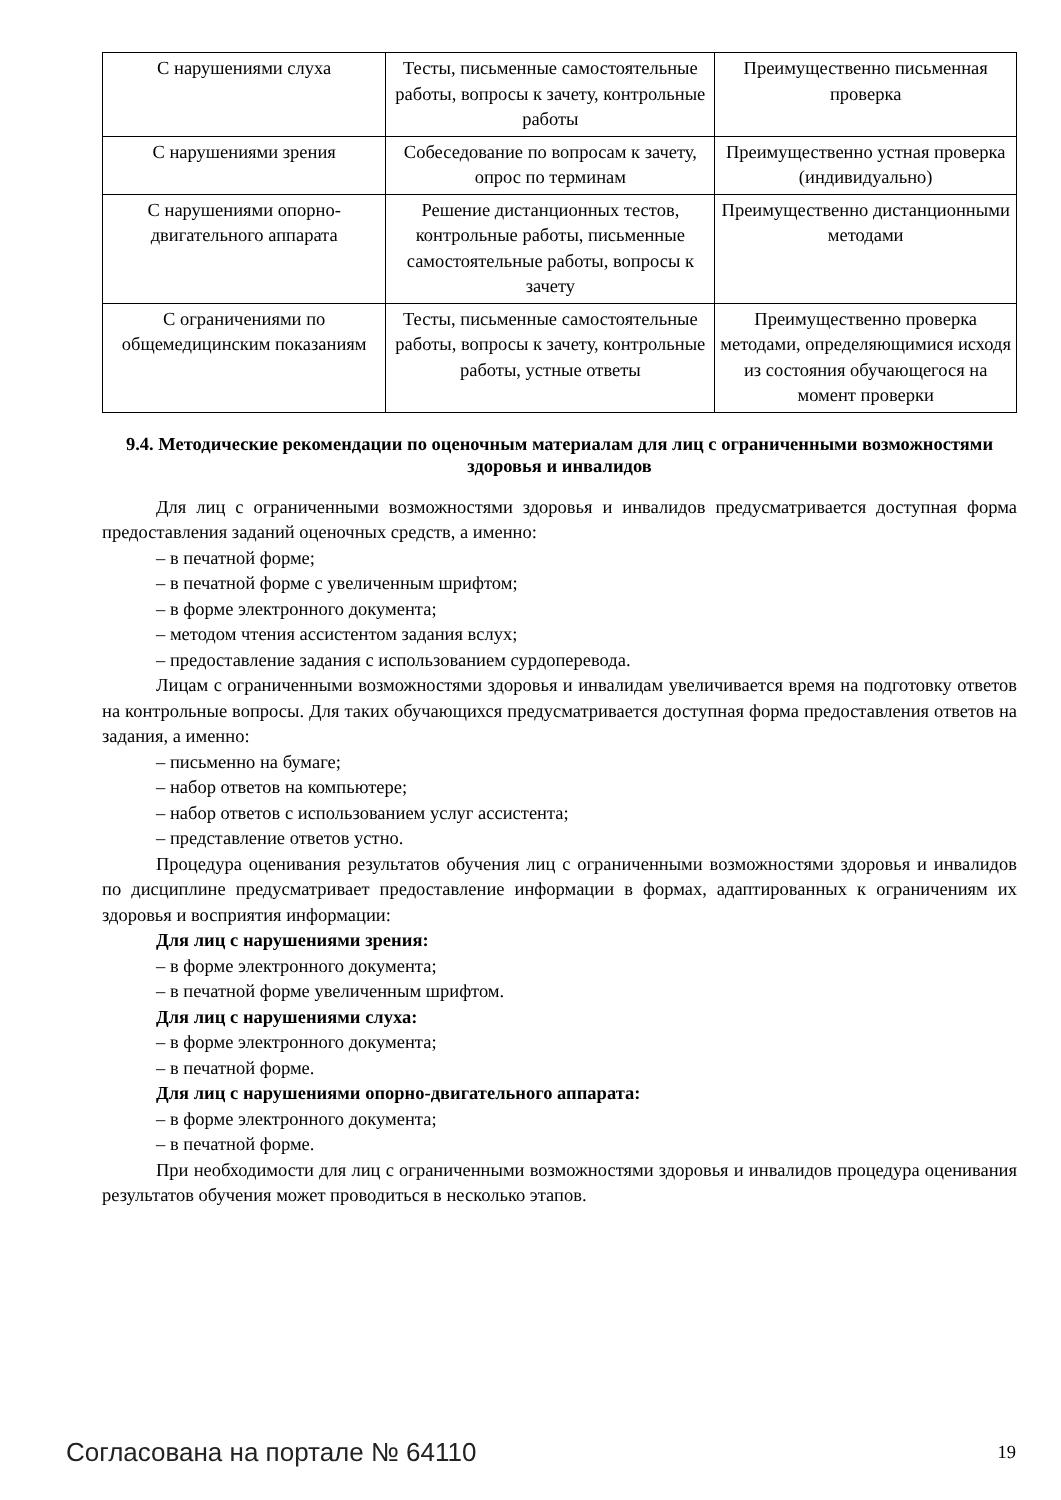| С нарушениями слуха | Тесты, письменные самостоятельные работы, вопросы к зачету, контрольные работы | Преимущественно письменная проверка |
| С нарушениями зрения | Собеседование по вопросам к зачету, опрос по терминам | Преимущественно устная проверка (индивидуально) |
| С нарушениями опорно-двигательного аппарата | Решение дистанционных тестов, контрольные работы, письменные самостоятельные работы, вопросы к зачету | Преимущественно дистанционными методами |
| С ограничениями по общемедицинским показаниям | Тесты, письменные самостоятельные работы, вопросы к зачету, контрольные работы, устные ответы | Преимущественно проверка методами, определяющимися исходя из состояния обучающегося на момент проверки |
9.4. Методические рекомендации по оценочным материалам для лиц с ограниченными возможностями здоровья и инвалидов
Для лиц с ограниченными возможностями здоровья и инвалидов предусматривается доступная форма предоставления заданий оценочных средств, а именно:
– в печатной форме;
– в печатной форме с увеличенным шрифтом;
– в форме электронного документа;
– методом чтения ассистентом задания вслух;
– предоставление задания с использованием сурдоперевода.
Лицам с ограниченными возможностями здоровья и инвалидам увеличивается время на подготовку ответов на контрольные вопросы. Для таких обучающихся предусматривается доступная форма предоставления ответов на задания, а именно:
– письменно на бумаге;
– набор ответов на компьютере;
– набор ответов с использованием услуг ассистента;
– представление ответов устно.
Процедура оценивания результатов обучения лиц с ограниченными возможностями здоровья и инвалидов по дисциплине предусматривает предоставление информации в формах, адаптированных к ограничениям их здоровья и восприятия информации:
Для лиц с нарушениями зрения:
– в форме электронного документа;
– в печатной форме увеличенным шрифтом.
Для лиц с нарушениями слуха:
– в форме электронного документа;
– в печатной форме.
Для лиц с нарушениями опорно-двигательного аппарата:
– в форме электронного документа;
– в печатной форме.
При необходимости для лиц с ограниченными возможностями здоровья и инвалидов процедура оценивания результатов обучения может проводиться в несколько этапов.
Согласована на портале № 64110 19